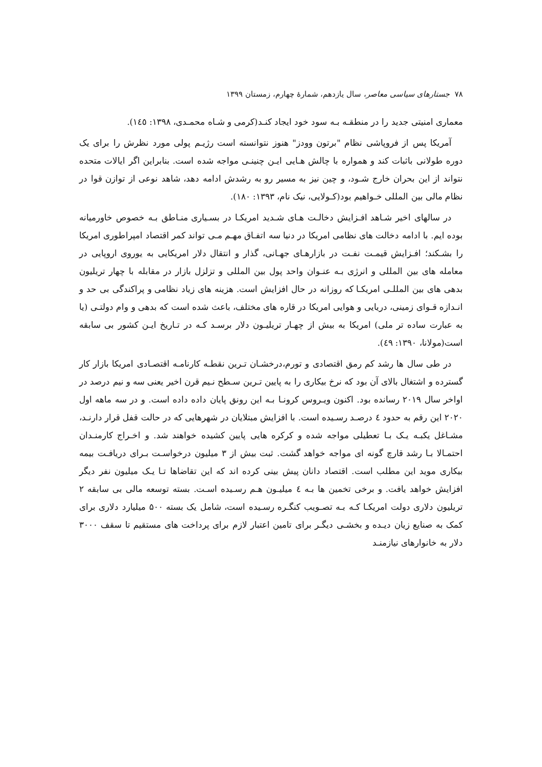۷۸ جستارهای سیاسی معاصر، سال یازدهم، شمارهٔ چهارم، زمستان ۱۳۹۹
معماری امنیتی جدید را در منطقـه بـه سود خود ایجاد کنـد(کرمی و شـاه محمـدی، ۱۳۹۸: ۱٤٥).
آمریکا پس از فروپاشی نظام "برتون وودز" هنوز نتوانسته است رژیـم پولی مورد نظرش را برای یک دوره طولانی باثبات کند و همواره با چالش هـایی ایـن چنینـی مواجه شده است. بنابراین اگر ایالات متحده نتواند از این بحران خارج شـود، و چین نیز به مسیر رو به رشدش ادامه دهد، شاهد نوعی از توازن قوا در نظام مالی بین المللی خـواهیم بود(کـولایی، نیک نام، ۱۳۹۳: ۱۸۰).
در سالهای اخیر شـاهد افـزایش دخالـت هـای شـدید امریکـا در بسـیاری منـاطق بـه خصوص خاورمیانه بوده ایم. با ادامه دخالت های نظامی امریکا در دنیا سه اتفـاق مهـم مـی تواند کمر اقتصاد امپراطوری امریکا را بشـکند؛ افـزایش قیمـت نفـت در بازارهـای جهـانی، گذار و انتقال دلار امریکایی به یوروی اروپایی در معامله های بین المللی و انرژی بـه عنـوان واحد پول بین المللی و تزلزل بازار در مقابله با چهار تریلیون بدهی های بین المللـی امریکـا که روزانه در حال افزایش است. هزینه های زیاد نظامی و پراکندگی بی حد و انـدازه قـوای زمینی، دریایی و هوایی امریکا در قاره های مختلف، باعث شده است که بدهی و وام دولتـی (یا به عبارت ساده تر ملی) امریکا به بیش از چهـار تریلیـون دلار برسـد کـه در تـاریخ ایـن کشور بی سابقه است(مولانا، ۱۳۹۰: ٤۹).
در طی سال ها رشد کم رمق اقتصادی و تورم،درخشـان تـرین نقطـه کارنامـه اقتصـادی امریکا بازار کار گسترده و اشتغال بالای آن بود که نرخ بیکاری را به پایین تـرین سـطح نـیم قرن اخیر یعنی سه و نیم درصد در اواخر سال ۲۰۱۹ رسانده بود. اکنون ویـروس کرونـا بـه این رونق پایان داده داده است. و در سه ماهه اول ۲۰۲۰ این رقم به حدود ٤ درصـد رسـیده است. با افزایش مبتلایان در شهرهایی که در حالت قفل قرار دارنـد، مشـاغل یکبـه یـک بـا تعطیلی مواجه شده و کرکره هایی پایین کشیده خواهند شد. و اخـراج کارمنـدان احتمـالا بـا رشد قارچ گونه ای مواجه خواهد گشت. ثبت بیش از ۳ میلیون درخواسـت بـرای دریافـت بیمه بیکاری موید این مطلب است. اقتصاد دانان پیش بینی کرده اند که این تقاضاها تـا یـک میلیون نفر دیگر افزایش خواهد یافت. و برخی تخمین ها بـه ٤ میلیـون هـم رسـیده اسـت. بسته توسعه مالی بی سابقه ۲ تریلیون دلاری دولت امریکـا کـه بـه تصـویب کنگـره رسـیده است، شامل یک بسته ۵۰۰ میلیارد دلاری برای کمک به صنایع زیان دیـده و بخشـی دیگـر برای تامین اعتبار لازم برای پرداخت های مستقیم تا سقف ۳۰۰۰ دلار به خانوارهای نیازمنـد